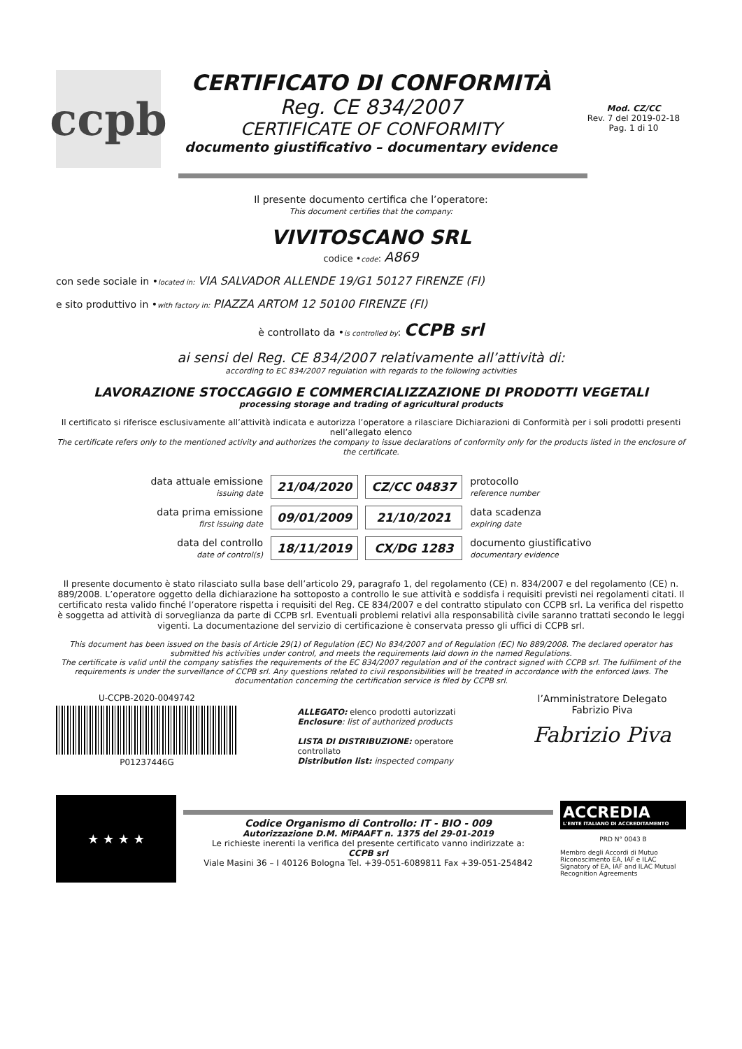ccpb
CERTIFICATO DI CONFORMITÀ
Reg. CE 834/2007
CERTIFICATE OF CONFORMITY
documento giustificativo – documentary evidence
Mod. CZ/CC
Rev. 7 del 2019-02-18
Pag. 1 di 10
Il presente documento certifica che l’operatore:
This document certifies that the company:
VIVITOSCANO SRL
codice •code: A869
con sede sociale in •located in: VIA SALVADOR ALLENDE 19/G1 50127 FIRENZE (FI)
e sito produttivo in •with factory in: PIAZZA ARTOM 12 50100 FIRENZE (FI)
è controllato da •is controlled by: CCPB srl
ai sensi del Reg. CE 834/2007 relativamente all’attività di:
according to EC 834/2007 regulation with regards to the following activities
LAVORAZIONE STOCCAGGIO E COMMERCIALIZZAZIONE DI PRODOTTI VEGETALI
processing storage and trading of agricultural products
Il certificato si riferisce esclusivamente all’attività indicata e autorizza l’operatore a rilasciare Dichiarazioni di Conformità per i soli prodotti presenti nell’allegato elenco
The certificate refers only to the mentioned activity and authorizes the company to issue declarations of conformity only for the products listed in the enclosure of the certificate.
| data attuale emissione issuing date | 21/04/2020 | CZ/CC 04837 | protocollo reference number |
| data prima emissione first issuing date | 09/01/2009 | 21/10/2021 | data scadenza expiring date |
| data del controllo date of control(s) | 18/11/2019 | CX/DG 1283 | documento giustificativo documentary evidence |
Il presente documento è stato rilasciato sulla base dell’articolo 29, paragrafo 1, del regolamento (CE) n. 834/2007 e del regolamento (CE) n. 889/2008. L’operatore oggetto della dichiarazione ha sottoposto a controllo le sue attività e soddisfa i requisiti previsti nei regolamenti citati. Il certificato resta valido finché l’operatore rispetta i requisiti del Reg. CE 834/2007 e del contratto stipulato con CCPB srl. La verifica del rispetto è soggetta ad attività di sorveglianza da parte di CCPB srl. Eventuali problemi relativi alla responsabilità civile saranno trattati secondo le leggi vigenti. La documentazione del servizio di certificazione è conservata presso gli uffici di CCPB srl.
This document has been issued on the basis of Article 29(1) of Regulation (EC) No 834/2007 and of Regulation (EC) No 889/2008. The declared operator has submitted his activities under control, and meets the requirements laid down in the named Regulations.
The certificate is valid until the company satisfies the requirements of the EC 834/2007 regulation and of the contract signed with CCPB srl. The fulfilment of the requirements is under the surveillance of CCPB srl. Any questions related to civil responsibilities will be treated in accordance with the enforced laws. The documentation concerning the certification service is filed by CCPB srl.
U-CCPB-2020-0049742
P01237446G
ALLEGATO: elenco prodotti autorizzati
Enclosure: list of authorized products
LISTA DI DISTRIBUZIONE: operatore controllato
Distribution list: inspected company
l’Amministratore Delegato
Fabrizio Piva
Fabrizio Piva
★ ★ ★ ★
Codice Organismo di Controllo: IT - BIO - 009
Autorizzazione D.M. MiPAAFT n. 1375 del 29-01-2019
Le richieste inerenti la verifica del presente certificato vanno indirizzate a:
CCPB srl
Viale Masini 36 – I 40126 Bologna Tel. +39-051-6089811 Fax +39-051-254842
ACCREDIA
L'ENTE ITALIANO DI ACCREDITAMENTO
PRD N° 0043 B
Membro degli Accordi di Mutuo Riconoscimento EA, IAF e ILAC
Signatory of EA, IAF and ILAC Mutual Recognition Agreements